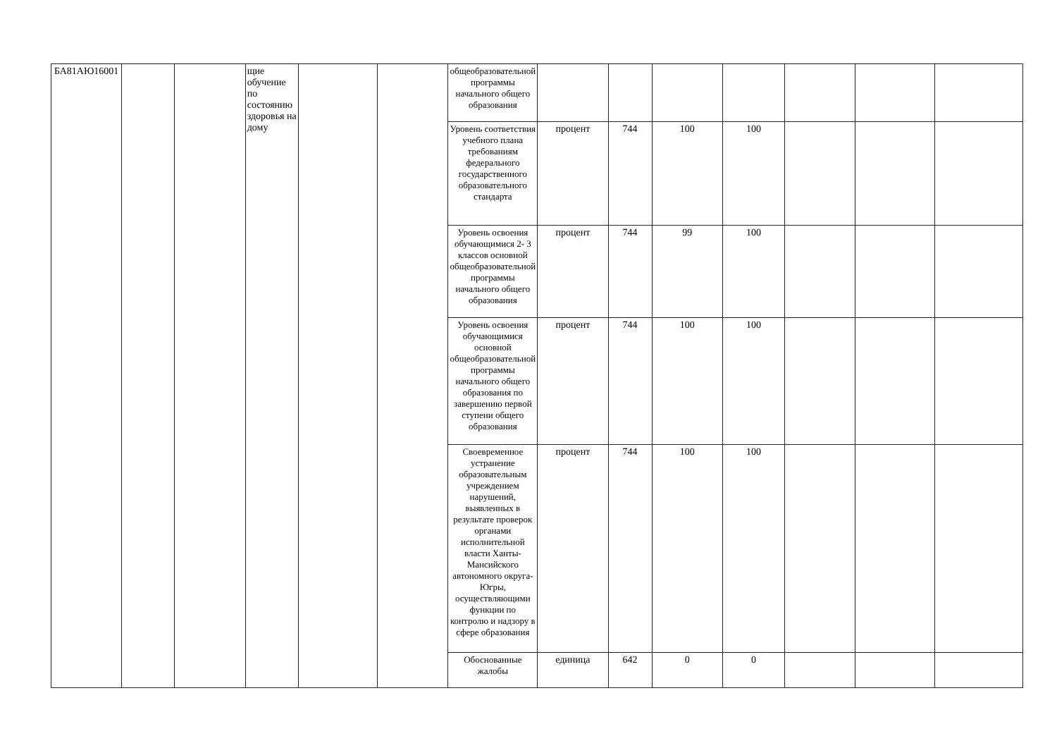| БА81АЮ16001 | | | щие обучение по состоянию здоровья на дому | | | общеобразовательной программы начального общего образования | | | | | | | |
| | | | | | | Уровень соответствия учебного плана требованиям федерального государственного образовательного стандарта | процент | 744 | 100 | 100 | | | |
| | | | | | | Уровень освоения обучающимися 2- 3 классов основной общеобразовательной программы начального общего образования | процент | 744 | 99 | 100 | | | |
| | | | | | | Уровень освоения обучающимися основной общеобразовательной программы начального общего образования по завершению первой ступени общего образования | процент | 744 | 100 | 100 | | | |
| | | | | | | Своевременное устранение образовательным учреждением нарушений, выявленных в результате проверок органами исполнительной власти Ханты-Мансийского автономного округа-Югры, осуществляющими функции по контролю и надзору в сфере образования | процент | 744 | 100 | 100 | | | |
| | | | | | | Обоснованные жалобы | единица | 642 | 0 | 0 | | | |